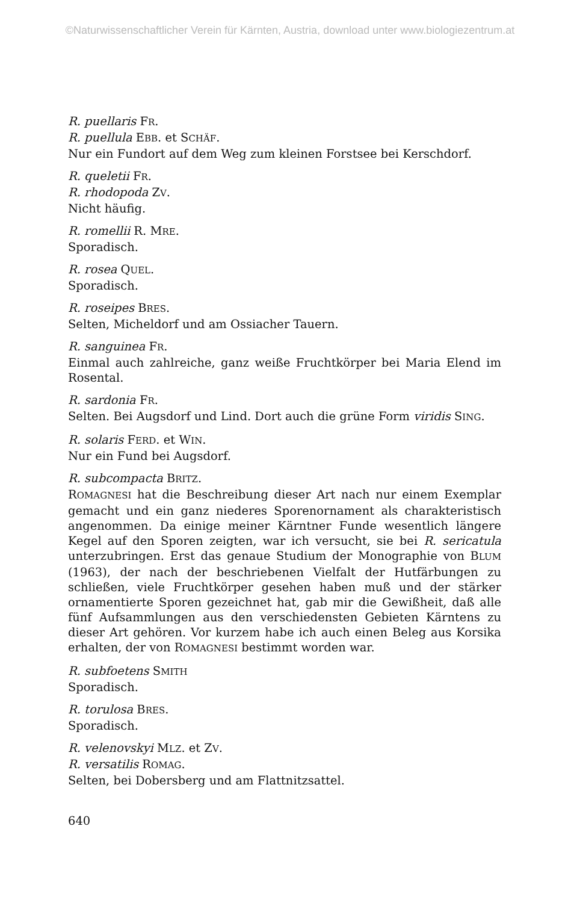©Naturwissenschaftlicher Verein für Kärnten, Austria, download unter www.biologiezentrum.at
R. puellaris FR.
R. puellula EBB. et SCHÄF.
Nur ein Fundort auf dem Weg zum kleinen Forstsee bei Kerschdorf.
R. queletii FR.
R. rhodopoda ZV.
Nicht häufig.
R. romellii R. MRE.
Sporadisch.
R. rosea QUEL.
Sporadisch.
R. roseipes BRES.
Selten, Micheldorf und am Ossiacher Tauern.
R. sanguinea FR.
Einmal auch zahlreiche, ganz weiße Fruchtkörper bei Maria Elend im Rosental.
R. sardonia FR.
Selten. Bei Augsdorf und Lind. Dort auch die grüne Form viridis SING.
R. solaris FERD. et WIN.
Nur ein Fund bei Augsdorf.
R. subcompacta BRITZ.
ROMAGNESI hat die Beschreibung dieser Art nach nur einem Exemplar gemacht und ein ganz niederes Sporenornament als charakteristisch angenommen. Da einige meiner Kärntner Funde wesentlich längere Kegel auf den Sporen zeigten, war ich versucht, sie bei R. sericatula unterzubringen. Erst das genaue Studium der Monographie von BLUM (1963), der nach der beschriebenen Vielfalt der Hutfärbungen zu schließen, viele Fruchtkörper gesehen haben muß und der stärker ornamentierte Sporen gezeichnet hat, gab mir die Gewißheit, daß alle fünf Aufsammlungen aus den verschiedensten Gebieten Kärntens zu dieser Art gehören. Vor kurzem habe ich auch einen Beleg aus Korsika erhalten, der von ROMAGNESI bestimmt worden war.
R. subfoetens SMITH
Sporadisch.
R. torulosa BRES.
Sporadisch.
R. velenovskyi MLZ. et ZV.
R. versatilis ROMAG.
Selten, bei Dobersberg und am Flattnitzsattel.
640